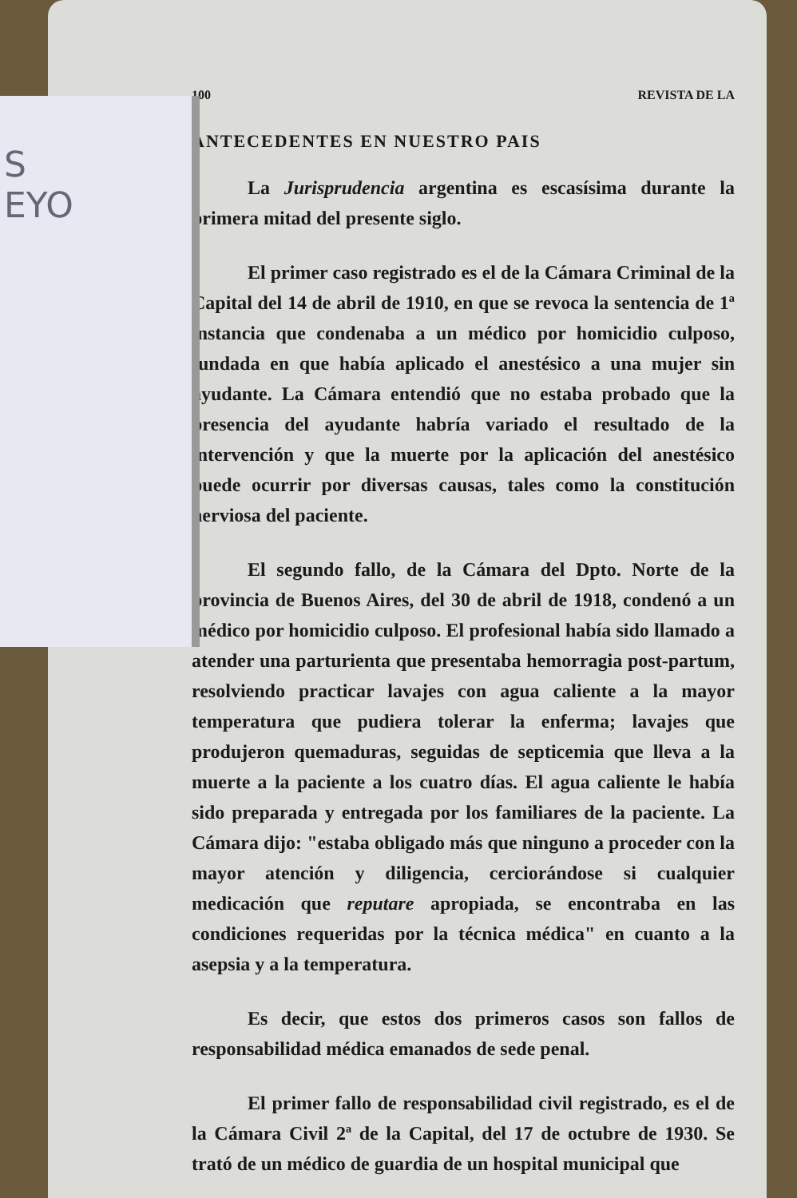S
EYO
100 REVISTA DE LA
ANTECEDENTES EN NUESTRO PAIS
La Jurisprudencia argentina es escasísima durante la primera mitad del presente siglo.
El primer caso registrado es el de la Cámara Criminal de la Capital del 14 de abril de 1910, en que se revoca la sentencia de 1ª instancia que condenaba a un médico por homicidio culposo, fundada en que había aplicado el anestésico a una mujer sin ayudante. La Cámara entendió que no estaba probado que la presencia del ayudante habría variado el resultado de la intervención y que la muerte por la aplicación del anestésico puede ocurrir por diversas causas, tales como la constitución nerviosa del paciente.
El segundo fallo, de la Cámara del Dpto. Norte de la provincia de Buenos Aires, del 30 de abril de 1918, condenó a un médico por homicidio culposo. El profesional había sido llamado a atender una parturienta que presentaba hemorragia post-partum, resolviendo practicar lavajes con agua caliente a la mayor temperatura que pudiera tolerar la enferma; lavajes que produjeron quemaduras, seguidas de septicemia que lleva a la muerte a la paciente a los cuatro días. El agua caliente le había sido preparada y entregada por los familiares de la paciente. La Cámara dijo: "estaba obligado más que ninguno a proceder con la mayor atención y diligencia, cerciorándose si cualquier medicación que reputare apropiada, se encontraba en las condiciones requeridas por la técnica médica" en cuanto a la asepsia y a la temperatura.
Es decir, que estos dos primeros casos son fallos de responsabilidad médica emanados de sede penal.
El primer fallo de responsabilidad civil registrado, es el de la Cámara Civil 2ª de la Capital, del 17 de octubre de 1930. Se trató de un médico de guardia de un hospital municipal que